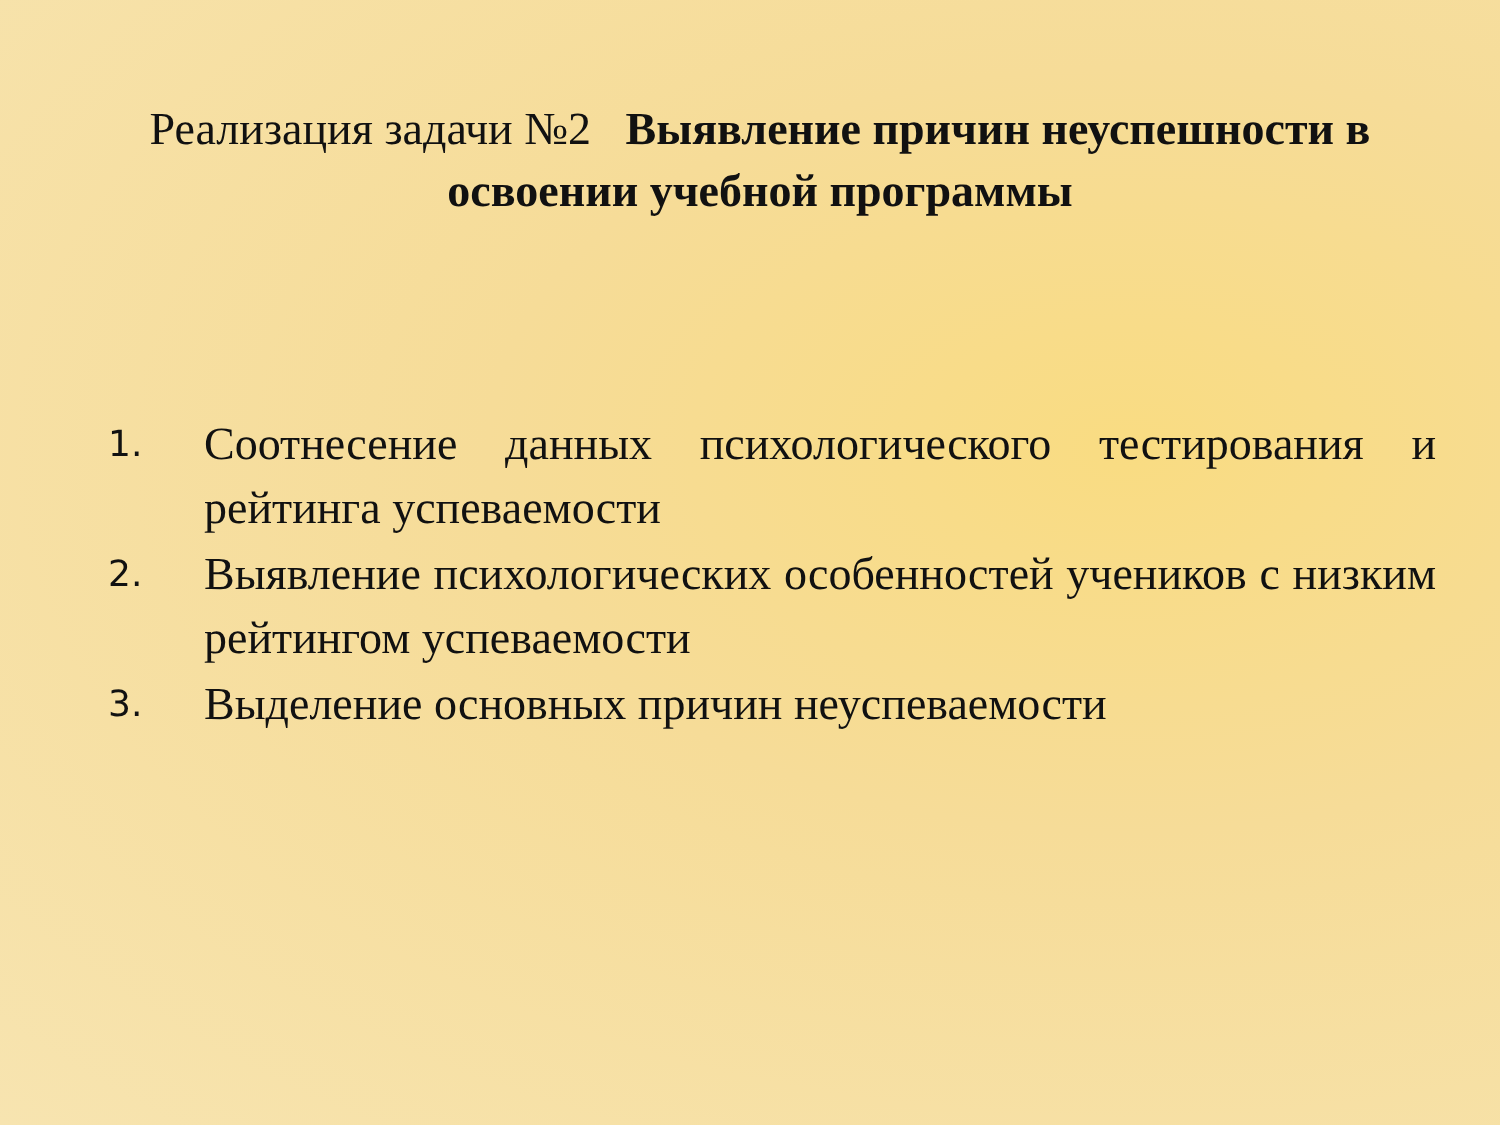Реализация задачи №2 Выявление причин неуспешности в освоении учебной программы
1. Соотнесение данных психологического тестирования и рейтинга успеваемости
2. Выявление психологических особенностей учеников с низким рейтингом успеваемости
3. Выделение основных причин неуспеваемости